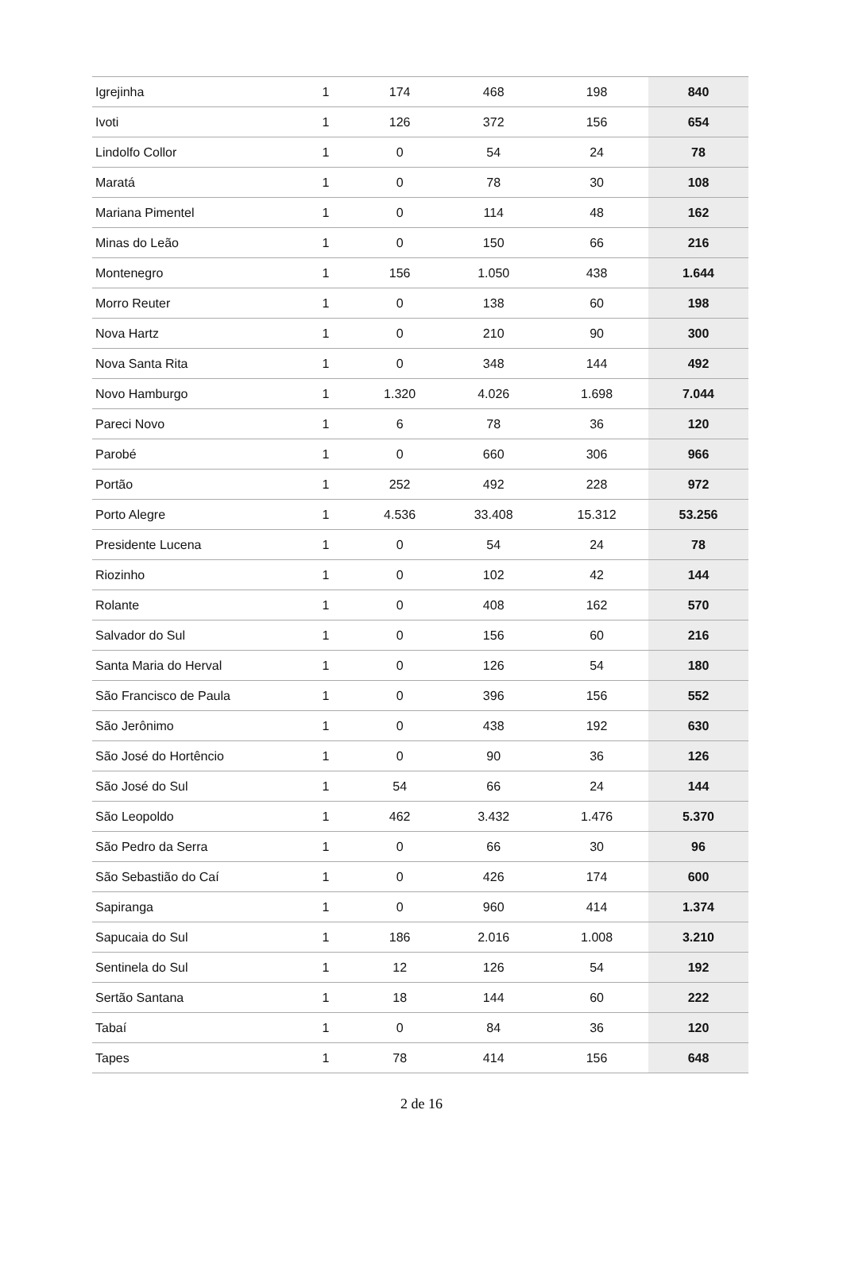| Igrejinha | 1 | 174 | 468 | 198 | 840 |
| Ivoti | 1 | 126 | 372 | 156 | 654 |
| Lindolfo Collor | 1 | 0 | 54 | 24 | 78 |
| Maratá | 1 | 0 | 78 | 30 | 108 |
| Mariana Pimentel | 1 | 0 | 114 | 48 | 162 |
| Minas do Leão | 1 | 0 | 150 | 66 | 216 |
| Montenegro | 1 | 156 | 1.050 | 438 | 1.644 |
| Morro Reuter | 1 | 0 | 138 | 60 | 198 |
| Nova Hartz | 1 | 0 | 210 | 90 | 300 |
| Nova Santa Rita | 1 | 0 | 348 | 144 | 492 |
| Novo Hamburgo | 1 | 1.320 | 4.026 | 1.698 | 7.044 |
| Pareci Novo | 1 | 6 | 78 | 36 | 120 |
| Parobé | 1 | 0 | 660 | 306 | 966 |
| Portão | 1 | 252 | 492 | 228 | 972 |
| Porto Alegre | 1 | 4.536 | 33.408 | 15.312 | 53.256 |
| Presidente Lucena | 1 | 0 | 54 | 24 | 78 |
| Riozinho | 1 | 0 | 102 | 42 | 144 |
| Rolante | 1 | 0 | 408 | 162 | 570 |
| Salvador do Sul | 1 | 0 | 156 | 60 | 216 |
| Santa Maria do Herval | 1 | 0 | 126 | 54 | 180 |
| São Francisco de Paula | 1 | 0 | 396 | 156 | 552 |
| São Jerônimo | 1 | 0 | 438 | 192 | 630 |
| São José do Hortêncio | 1 | 0 | 90 | 36 | 126 |
| São José do Sul | 1 | 54 | 66 | 24 | 144 |
| São Leopoldo | 1 | 462 | 3.432 | 1.476 | 5.370 |
| São Pedro da Serra | 1 | 0 | 66 | 30 | 96 |
| São Sebastião do Caí | 1 | 0 | 426 | 174 | 600 |
| Sapiranga | 1 | 0 | 960 | 414 | 1.374 |
| Sapucaia do Sul | 1 | 186 | 2.016 | 1.008 | 3.210 |
| Sentinela do Sul | 1 | 12 | 126 | 54 | 192 |
| Sertão Santana | 1 | 18 | 144 | 60 | 222 |
| Tabaí | 1 | 0 | 84 | 36 | 120 |
| Tapes | 1 | 78 | 414 | 156 | 648 |
2 de 16